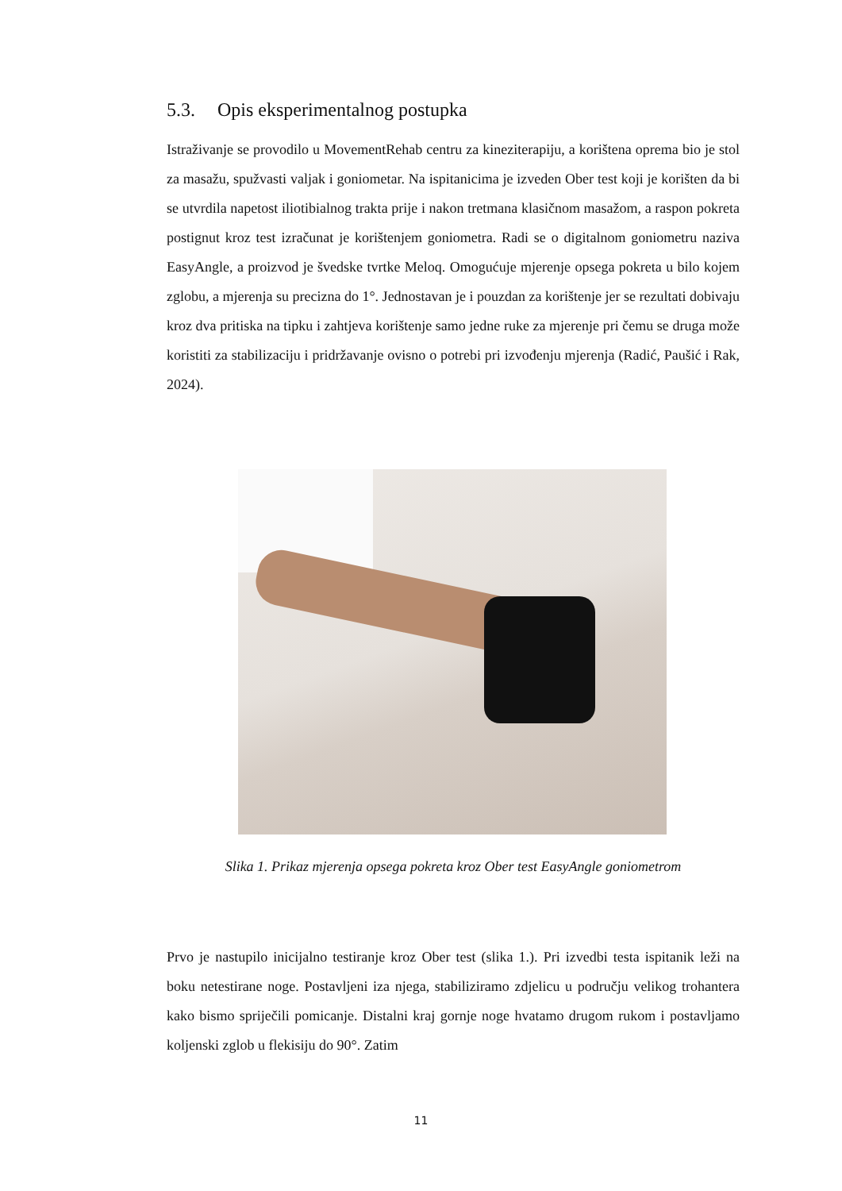5.3. Opis eksperimentalnog postupka
Istraživanje se provodilo u MovementRehab centru za kineziterapiju, a korištena oprema bio je stol za masažu, spužvasti valjak i goniometar. Na ispitanicima je izveden Ober test koji je korišten da bi se utvrdila napetost iliotibialnog trakta prije i nakon tretmana klasičnom masažom, a raspon pokreta postignut kroz test izračunat je korištenjem goniometra. Radi se o digitalnom goniometru naziva EasyAngle, a proizvod je švedske tvrtke Meloq. Omogućuje mjerenje opsega pokreta u bilo kojem zglobu, a mjerenja su precizna do 1°. Jednostavan je i pouzdan za korištenje jer se rezultati dobivaju kroz dva pritiska na tipku i zahtjeva korištenje samo jedne ruke za mjerenje pri čemu se druga može koristiti za stabilizaciju i pridržavanje ovisno o potrebi pri izvođenju mjerenja (Radić, Paušić i Rak, 2024).
Slika 1. Prikaz mjerenja opsega pokreta kroz Ober test EasyAngle goniometrom
Prvo je nastupilo inicijalno testiranje kroz Ober test (slika 1.). Pri izvedbi testa ispitanik leži na boku netestirane noge. Postavljeni iza njega, stabiliziramo zdjelicu u području velikog trohantera kako bismo spriječili pomicanje. Distalni kraj gornje noge hvatamo drugom rukom i postavljamo koljenski zglob u flekisiju do 90°. Zatim
11